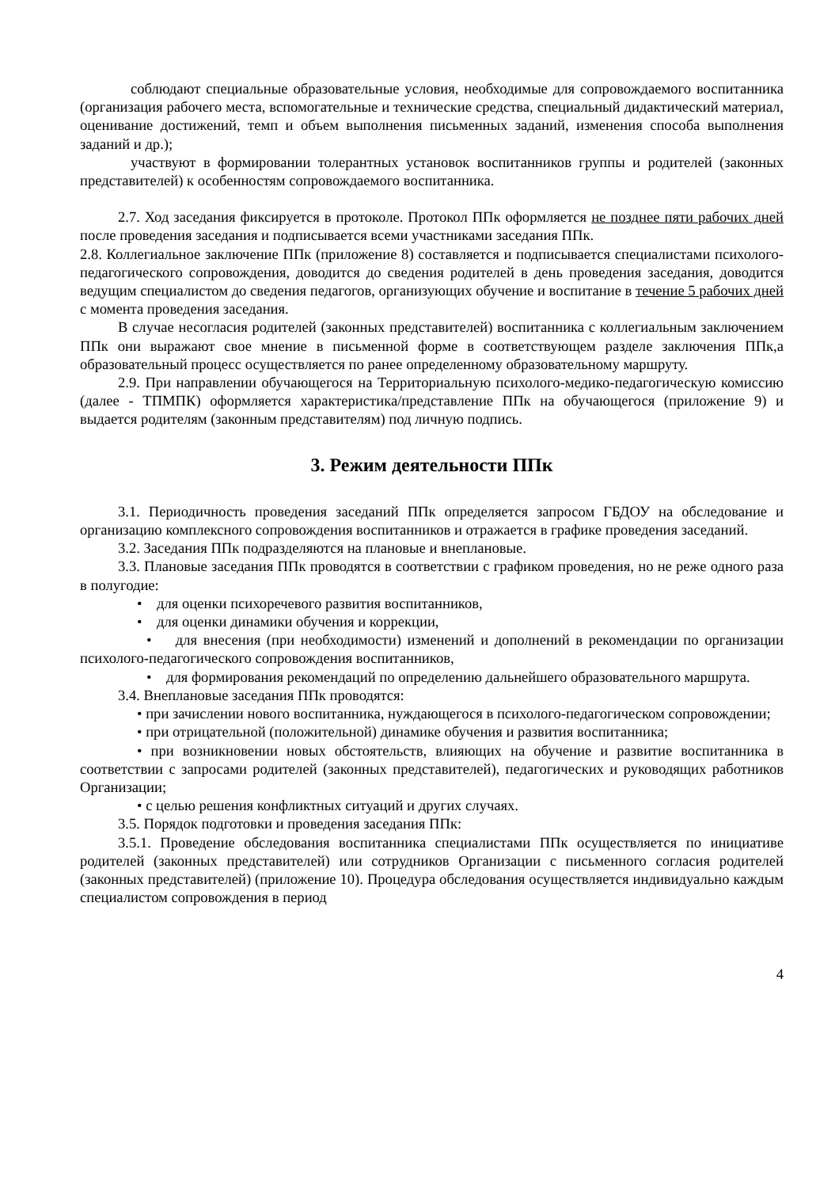соблюдают специальные образовательные условия, необходимые для сопровождаемого воспитанника (организация рабочего места, вспомогательные и технические средства, специальный дидактический материал, оценивание достижений, темп и объем выполнения письменных заданий, изменения способа выполнения заданий и др.);
участвуют в формировании толерантных установок воспитанников группы и родителей (законных представителей) к особенностям сопровождаемого воспитанника.
2.7. Ход заседания фиксируется в протоколе. Протокол ППк оформляется не позднее пяти рабочих дней после проведения заседания и подписывается всеми участниками заседания ППк.
2.8. Коллегиальное заключение ППк (приложение 8) составляется и подписывается специалистами психолого-педагогического сопровождения, доводится до сведения родителей в день проведения заседания, доводится ведущим специалистом до сведения педагогов, организующих обучение и воспитание в течение 5 рабочих дней с момента проведения заседания.
В случае несогласия родителей (законных представителей) воспитанника с коллегиальным заключением ППк они выражают свое мнение в письменной форме в соответствующем разделе заключения ППк,а образовательный процесс осуществляется по ранее определенному образовательному маршруту.
2.9. При направлении обучающегося на Территориальную психолого-медико-педагогическую комиссию (далее - ТПМПК) оформляется характеристика/представление ППк на обучающегося (приложение 9) и выдается родителям (законным представителям) под личную подпись.
3. Режим деятельности ППк
3.1. Периодичность проведения заседаний ППк определяется запросом ГБДОУ на обследование и организацию комплексного сопровождения воспитанников и отражается в графике проведения заседаний.
3.2. Заседания ППк подразделяются на плановые и внеплановые.
3.3. Плановые заседания ППк проводятся в соответствии с графиком проведения, но не реже одного раза в полугодие:
• для оценки психоречевого развития воспитанников,
• для оценки динамики обучения и коррекции,
• для внесения (при необходимости) изменений и дополнений в рекомендации по организации психолого-педагогического сопровождения воспитанников,
• для формирования рекомендаций по определению дальнейшего образовательного маршрута.
3.4. Внеплановые заседания ППк проводятся:
• при зачислении нового воспитанника, нуждающегося в психолого-педагогическом сопровождении;
• при отрицательной (положительной) динамике обучения и развития воспитанника;
• при возникновении новых обстоятельств, влияющих на обучение и развитие воспитанника в соответствии с запросами родителей (законных представителей), педагогических и руководящих работников Организации;
• с целью решения конфликтных ситуаций и других случаях.
3.5. Порядок подготовки и проведения заседания ППк:
3.5.1. Проведение обследования воспитанника специалистами ППк осуществляется по инициативе родителей (законных представителей) или сотрудников Организации с письменного согласия родителей (законных представителей) (приложение 10). Процедура обследования осуществляется индивидуально каждым специалистом сопровождения в период
4